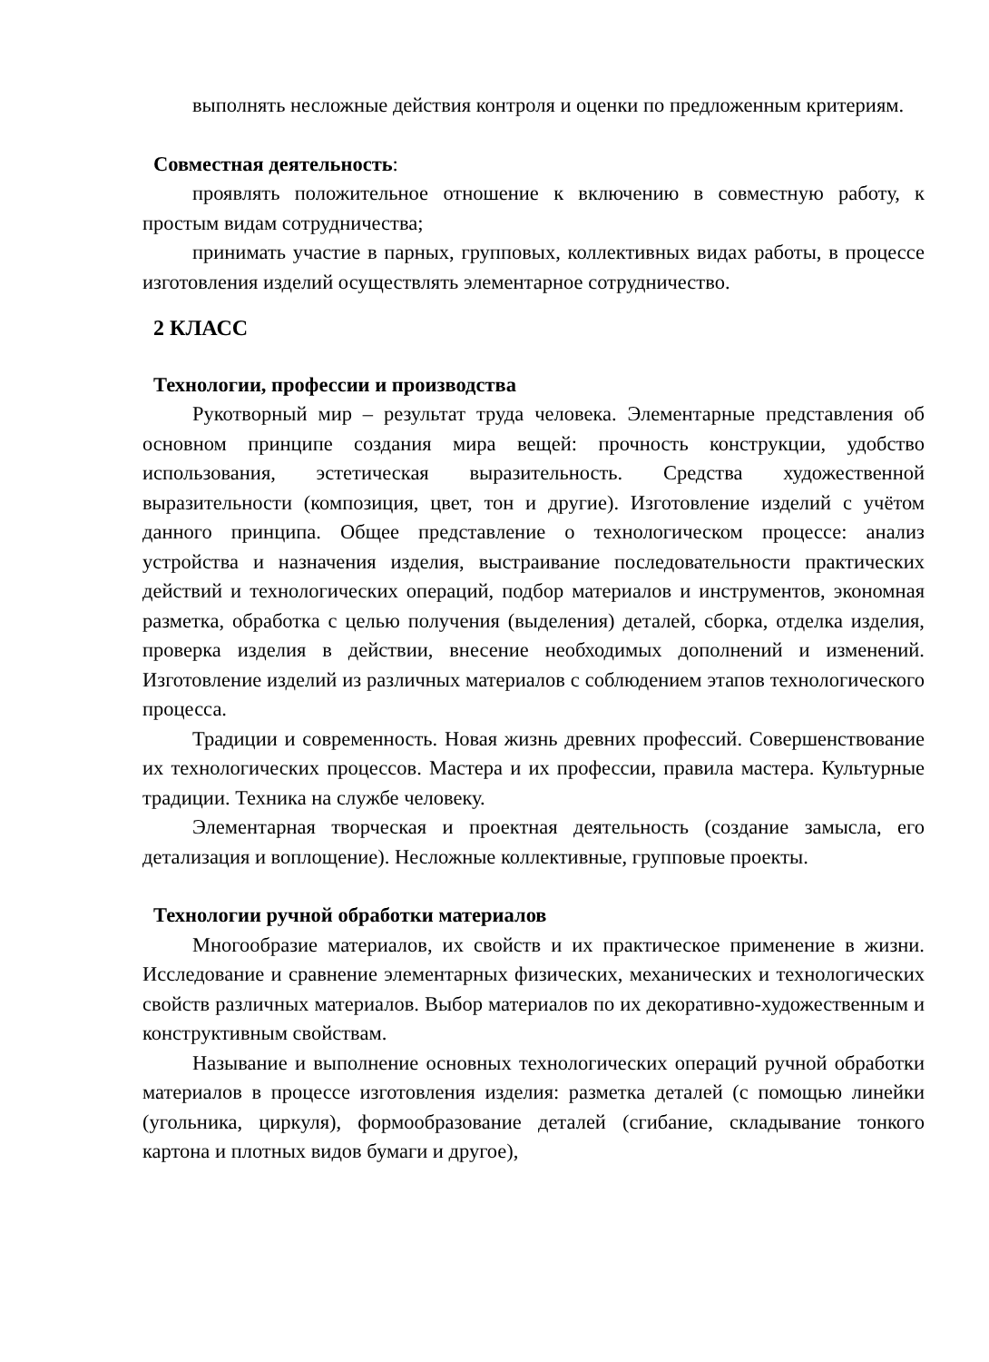выполнять несложные действия контроля и оценки по предложенным критериям.
Совместная деятельность:
проявлять положительное отношение к включению в совместную работу, к простым видам сотрудничества;
принимать участие в парных, групповых, коллективных видах работы, в процессе изготовления изделий осуществлять элементарное сотрудничество.
2 КЛАСС
Технологии, профессии и производства
Рукотворный мир – результат труда человека. Элементарные представления об основном принципе создания мира вещей: прочность конструкции, удобство использования, эстетическая выразительность. Средства художественной выразительности (композиция, цвет, тон и другие). Изготовление изделий с учётом данного принципа. Общее представление о технологическом процессе: анализ устройства и назначения изделия, выстраивание последовательности практических действий и технологических операций, подбор материалов и инструментов, экономная разметка, обработка с целью получения (выделения) деталей, сборка, отделка изделия, проверка изделия в действии, внесение необходимых дополнений и изменений. Изготовление изделий из различных материалов с соблюдением этапов технологического процесса.
Традиции и современность. Новая жизнь древних профессий. Совершенствование их технологических процессов. Мастера и их профессии, правила мастера. Культурные традиции. Техника на службе человеку.
Элементарная творческая и проектная деятельность (создание замысла, его детализация и воплощение). Несложные коллективные, групповые проекты.
Технологии ручной обработки материалов
Многообразие материалов, их свойств и их практическое применение в жизни. Исследование и сравнение элементарных физических, механических и технологических свойств различных материалов. Выбор материалов по их декоративно-художественным и конструктивным свойствам.
Называние и выполнение основных технологических операций ручной обработки материалов в процессе изготовления изделия: разметка деталей (с помощью линейки (угольника, циркуля), формообразование деталей (сгибание, складывание тонкого картона и плотных видов бумаги и другое),